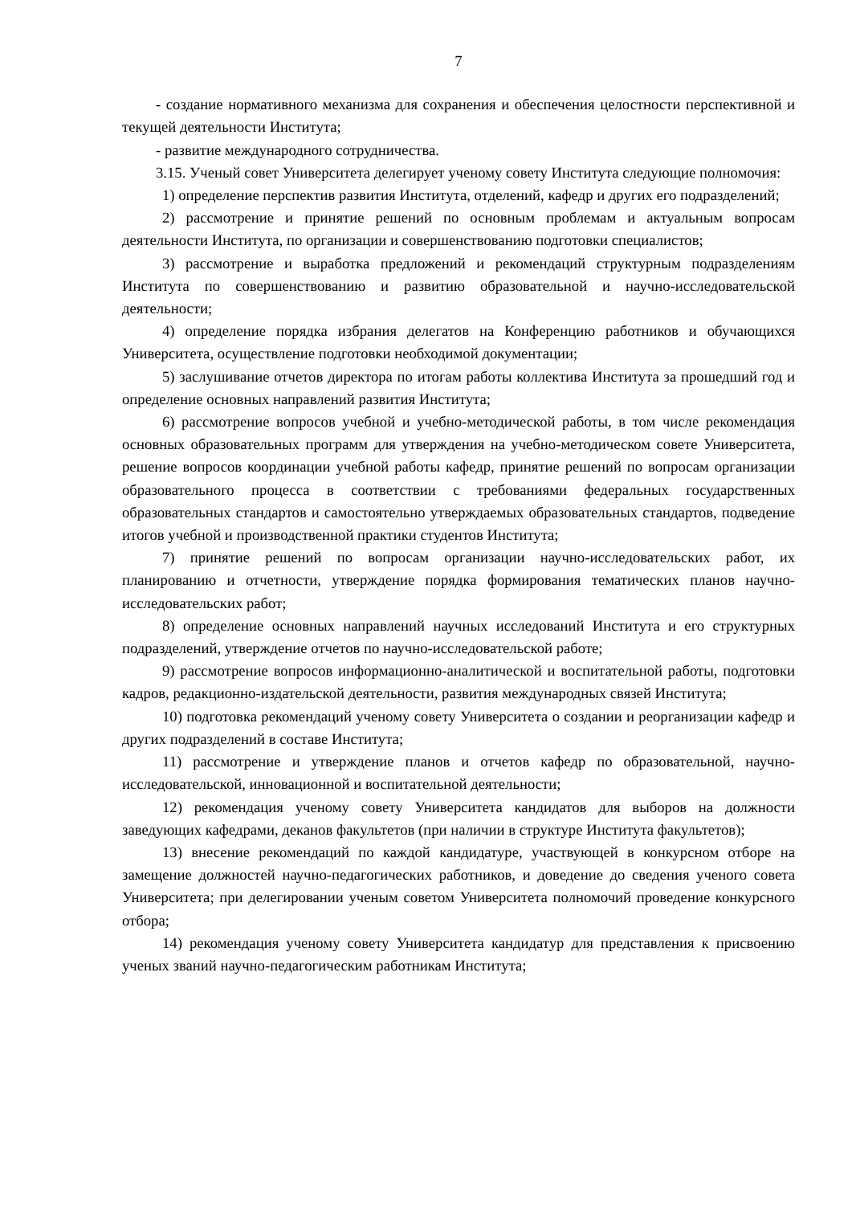7
- создание нормативного механизма для сохранения и обеспечения целостности перспективной и текущей деятельности Института;
- развитие международного сотрудничества.
3.15. Ученый совет Университета делегирует ученому совету Института следующие полномочия:
1) определение перспектив развития Института, отделений, кафедр и других его подразделений;
2) рассмотрение и принятие решений по основным проблемам и актуальным вопросам деятельности Института, по организации и совершенствованию подготовки специалистов;
3) рассмотрение и выработка предложений и рекомендаций структурным подразделениям Института по совершенствованию и развитию образовательной и научно-исследовательской деятельности;
4) определение порядка избрания делегатов на Конференцию работников и обучающихся Университета, осуществление подготовки необходимой документации;
5) заслушивание отчетов директора по итогам работы коллектива Института за прошедший год и определение основных направлений развития Института;
6) рассмотрение вопросов учебной и учебно-методической работы, в том числе рекомендация основных образовательных программ для утверждения на учебно-методическом совете Университета, решение вопросов координации учебной работы кафедр, принятие решений по вопросам организации образовательного процесса в соответствии с требованиями федеральных государственных образовательных стандартов и самостоятельно утверждаемых образовательных стандартов, подведение итогов учебной и производственной практики студентов Института;
7) принятие решений по вопросам организации научно-исследовательских работ, их планированию и отчетности, утверждение порядка формирования тематических планов научно-исследовательских работ;
8) определение основных направлений научных исследований Института и его структурных подразделений, утверждение отчетов по научно-исследовательской работе;
9) рассмотрение вопросов информационно-аналитической и воспитательной работы, подготовки кадров, редакционно-издательской деятельности, развития международных связей Института;
10) подготовка рекомендаций ученому совету Университета о создании и реорганизации кафедр и других подразделений в составе Института;
11) рассмотрение и утверждение планов и отчетов кафедр по образовательной, научно-исследовательской, инновационной и воспитательной деятельности;
12) рекомендация ученому совету Университета кандидатов для выборов на должности заведующих кафедрами, деканов факультетов (при наличии в структуре Института факультетов);
13) внесение рекомендаций по каждой кандидатуре, участвующей в конкурсном отборе на замещение должностей научно-педагогических работников, и доведение до сведения ученого совета Университета; при делегировании ученым советом Университета полномочий проведение конкурсного отбора;
14) рекомендация ученому совету Университета кандидатур для представления к присвоению ученых званий научно-педагогическим работникам Института;